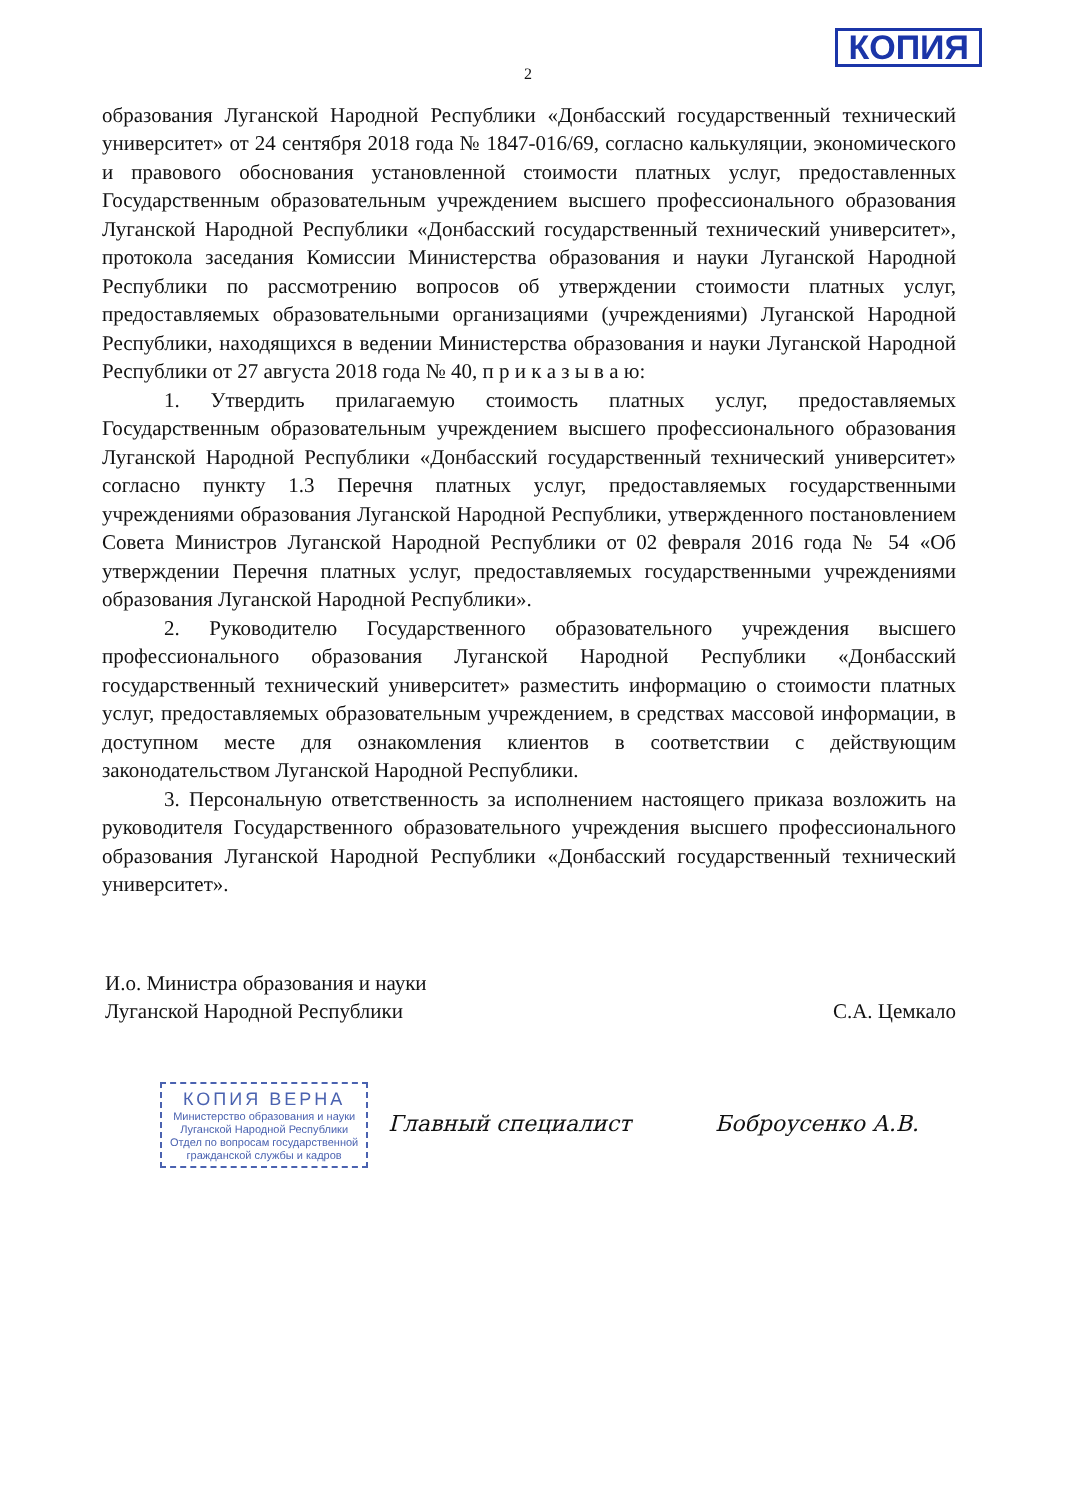КОПИЯ
2
образования Луганской Народной Республики «Донбасский государственный технический университет» от 24 сентября 2018 года № 1847-016/69, согласно калькуляции, экономического и правового обоснования установленной стоимости платных услуг, предоставленных Государственным образовательным учреждением высшего профессионального образования Луганской Народной Республики «Донбасский государственный технический университет», протокола заседания Комиссии Министерства образования и науки Луганской Народной Республики по рассмотрению вопросов об утверждении стоимости платных услуг, предоставляемых образовательными организациями (учреждениями) Луганской Народной Республики, находящихся в ведении Министерства образования и науки Луганской Народной Республики от 27 августа 2018 года № 40, п р и к а з ы в а ю:
1. Утвердить прилагаемую стоимость платных услуг, предоставляемых Государственным образовательным учреждением высшего профессионального образования Луганской Народной Республики «Донбасский государственный технический университет» согласно пункту 1.3 Перечня платных услуг, предоставляемых государственными учреждениями образования Луганской Народной Республики, утвержденного постановлением Совета Министров Луганской Народной Республики от 02 февраля 2016 года № 54 «Об утверждении Перечня платных услуг, предоставляемых государственными учреждениями образования Луганской Народной Республики».
2. Руководителю Государственного образовательного учреждения высшего профессионального образования Луганской Народной Республики «Донбасский государственный технический университет» разместить информацию о стоимости платных услуг, предоставляемых образовательным учреждением, в средствах массовой информации, в доступном месте для ознакомления клиентов в соответствии с действующим законодательством Луганской Народной Республики.
3. Персональную ответственность за исполнением настоящего приказа возложить на руководителя Государственного образовательного учреждения высшего профессионального образования Луганской Народной Республики «Донбасский государственный технический университет».
И.о. Министра образования и науки
Луганской Народной Республики
С.А. Цемкало
КОПИЯ ВЕРНА
Министерство образования и науки
Луганской Народной Республики
Отдел по вопросам государственной
гражданской службы и кадров
Главный специалист Боброусенко А.В.